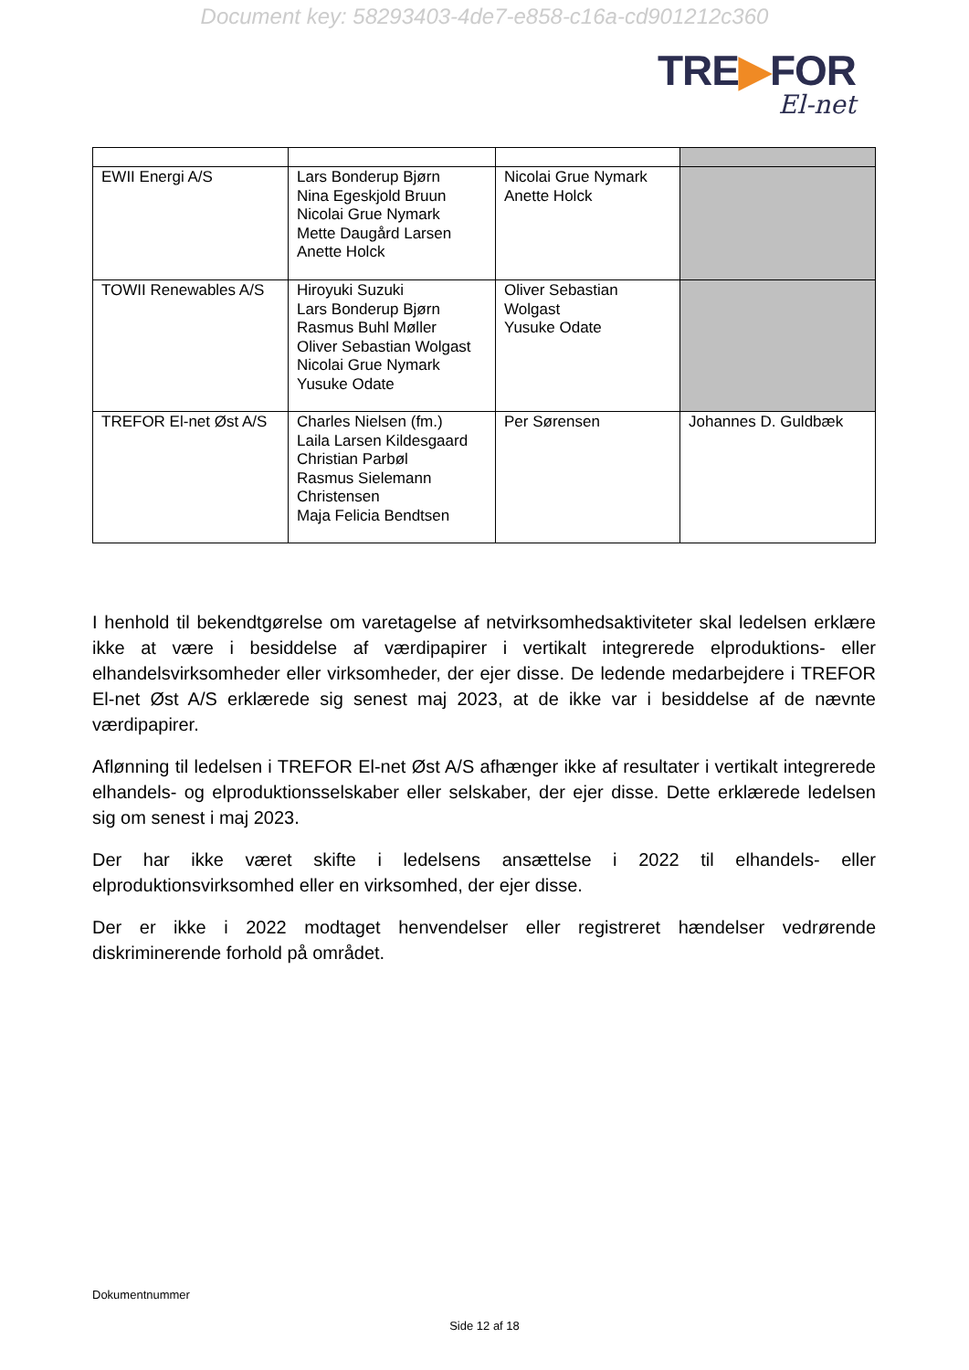Document key: 58293403-4de7-e858-c16a-cd901212c360
TRE▶FOR
El-net
| EWII Energi A/S | Lars Bonderup Bjørn Nina Egeskjold Bruun Nicolai Grue Nymark Mette Daugård Larsen Anette Holck | Nicolai Grue Nymark Anette Holck | |
| TOWII Renewables A/S | Hiroyuki Suzuki Lars Bonderup Bjørn Rasmus Buhl Møller Oliver Sebastian Wolgast Nicolai Grue Nymark Yusuke Odate | Oliver Sebastian Wolgast Yusuke Odate | |
| TREFOR El-net Øst A/S | Charles Nielsen (fm.) Laila Larsen Kildesgaard Christian Parbøl Rasmus Sielemann Christensen Maja Felicia Bendtsen | Per Sørensen | Johannes D. Guldbæk |
I henhold til bekendtgørelse om varetagelse af netvirksomhedsaktiviteter skal ledelsen erklære ikke at være i besiddelse af værdipapirer i vertikalt integrerede elproduktions- eller elhandelsvirksomheder eller virksomheder, der ejer disse. De ledende medarbejdere i TREFOR El-net Øst A/S erklærede sig senest maj 2023, at de ikke var i besiddelse af de nævnte værdipapirer.
Aflønning til ledelsen i TREFOR El-net Øst A/S afhænger ikke af resultater i vertikalt integrerede elhandels- og elproduktionsselskaber eller selskaber, der ejer disse. Dette erklærede ledelsen sig om senest i maj 2023.
Der har ikke været skifte i ledelsens ansættelse i 2022 til elhandels- eller elproduktionsvirksomhed eller en virksomhed, der ejer disse.
Der er ikke i 2022 modtaget henvendelser eller registreret hændelser vedrørende diskriminerende forhold på området.
Dokumentnummer
Side 12 af 18